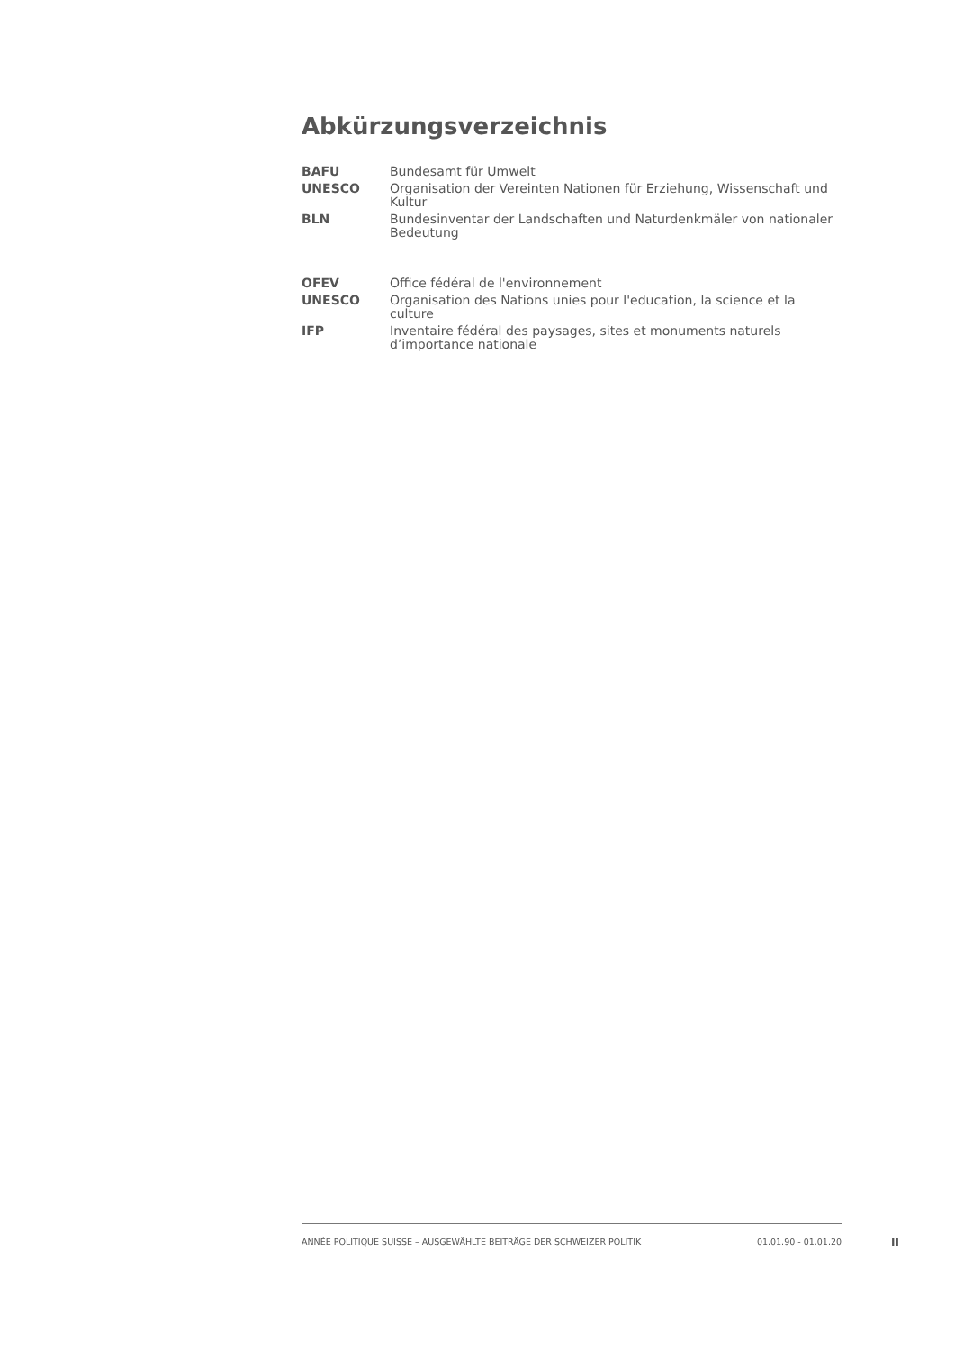Abkürzungsverzeichnis
| BAFU | Bundesamt für Umwelt |
| UNESCO | Organisation der Vereinten Nationen für Erziehung, Wissenschaft und Kultur |
| BLN | Bundesinventar der Landschaften und Naturdenkmäler von nationaler Bedeutung |
| OFEV | Office fédéral de l'environnement |
| UNESCO | Organisation des Nations unies pour l'education, la science et la culture |
| IFP | Inventaire fédéral des paysages, sites et monuments naturels d’importance nationale |
ANNÉE POLITIQUE SUISSE – AUSGEWÄHLTE BEITRÄGE DER SCHWEIZER POLITIK 01.01.90 - 01.01.20
II